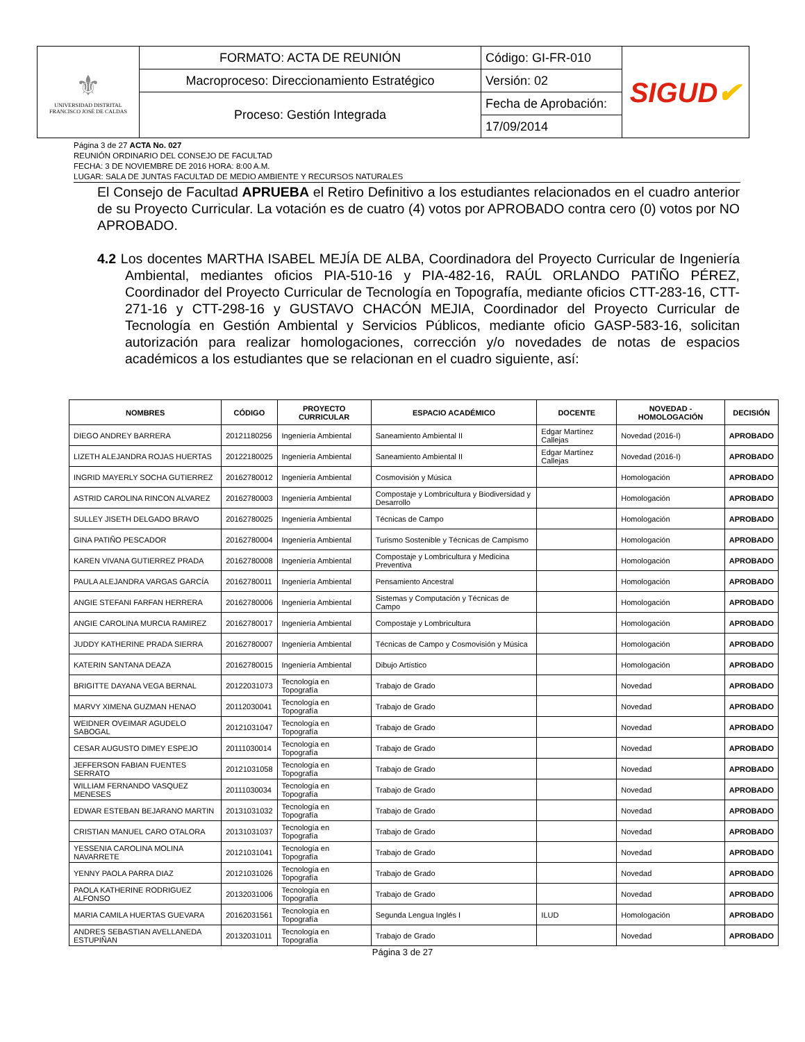| ⚜ UNIVERSIDAD DISTRITAL FRANCISCO JOSÉ DE CALDAS | FORMATO: ACTA DE REUNIÓN | Código: GI-FR-010 | SIGUD ✔ |
| | Macroproceso: Direccionamiento Estratégico | Versión: 02 | |
| | Proceso: Gestión Integrada | Fecha de Aprobación: | |
| | | 17/09/2014 | |
Página 3 de 27 ACTA No. 027
REUNIÓN ORDINARIO DEL CONSEJO DE FACULTAD
FECHA: 3 DE NOVIEMBRE DE 2016 HORA: 8:00 A.M.
LUGAR: SALA DE JUNTAS FACULTAD DE MEDIO AMBIENTE Y RECURSOS NATURALES
El Consejo de Facultad APRUEBA el Retiro Definitivo a los estudiantes relacionados en el cuadro anterior de su Proyecto Curricular. La votación es de cuatro (4) votos por APROBADO contra cero (0) votos por NO APROBADO.
4.2 Los docentes MARTHA ISABEL MEJÍA DE ALBA, Coordinadora del Proyecto Curricular de Ingeniería Ambiental, mediantes oficios PIA-510-16 y PIA-482-16, RAÚL ORLANDO PATIÑO PÉREZ, Coordinador del Proyecto Curricular de Tecnología en Topografía, mediante oficios CTT-283-16, CTT-271-16 y CTT-298-16 y GUSTAVO CHACÓN MEJIA, Coordinador del Proyecto Curricular de Tecnología en Gestión Ambiental y Servicios Públicos, mediante oficio GASP-583-16, solicitan autorización para realizar homologaciones, corrección y/o novedades de notas de espacios académicos a los estudiantes que se relacionan en el cuadro siguiente, así:
| NOMBRES | CÓDIGO | PROYECTO CURRICULAR | ESPACIO ACADÉMICO | DOCENTE | NOVEDAD - HOMOLOGACIÓN | DECISIÓN |
| --- | --- | --- | --- | --- | --- | --- |
| DIEGO ANDREY BARRERA | 20121180256 | Ingeniería Ambiental | Saneamiento Ambiental II | Edgar Martínez Callejas | Novedad (2016-I) | APROBADO |
| LIZETH ALEJANDRA ROJAS HUERTAS | 20122180025 | Ingeniería Ambiental | Saneamiento Ambiental II | Edgar Martínez Callejas | Novedad (2016-I) | APROBADO |
| INGRID MAYERLY SOCHA GUTIERREZ | 20162780012 | Ingeniería Ambiental | Cosmovisión y Música | | Homologación | APROBADO |
| ASTRID CAROLINA RINCON ALVAREZ | 20162780003 | Ingeniería Ambiental | Compostaje y Lombricultura y Biodiversidad y Desarrollo | | Homologación | APROBADO |
| SULLEY JISETH DELGADO BRAVO | 20162780025 | Ingeniería Ambiental | Técnicas de Campo | | Homologación | APROBADO |
| GINA PATIÑO PESCADOR | 20162780004 | Ingeniería Ambiental | Turismo Sostenible y Técnicas de Campismo | | Homologación | APROBADO |
| KAREN VIVANA GUTIERREZ PRADA | 20162780008 | Ingeniería Ambiental | Compostaje y Lombricultura y Medicina Preventiva | | Homologación | APROBADO |
| PAULA ALEJANDRA VARGAS GARCÍA | 20162780011 | Ingeniería Ambiental | Pensamiento Ancestral | | Homologación | APROBADO |
| ANGIE STEFANI FARFAN HERRERA | 20162780006 | Ingeniería Ambiental | Sistemas y Computación y Técnicas de Campo | | Homologación | APROBADO |
| ANGIE CAROLINA MURCIA RAMIREZ | 20162780017 | Ingeniería Ambiental | Compostaje y Lombricultura | | Homologación | APROBADO |
| JUDDY KATHERINE PRADA SIERRA | 20162780007 | Ingeniería Ambiental | Técnicas de Campo y Cosmovisión y Música | | Homologación | APROBADO |
| KATERIN SANTANA DEAZA | 20162780015 | Ingeniería Ambiental | Dibujo Artístico | | Homologación | APROBADO |
| BRIGITTE DAYANA VEGA BERNAL | 20122031073 | Tecnología en Topografía | Trabajo de Grado | | Novedad | APROBADO |
| MARVY XIMENA GUZMAN HENAO | 20112030041 | Tecnología en Topografía | Trabajo de Grado | | Novedad | APROBADO |
| WEIDNER OVEIMAR AGUDELO SABOGAL | 20121031047 | Tecnología en Topografía | Trabajo de Grado | | Novedad | APROBADO |
| CESAR AUGUSTO DIMEY ESPEJO | 20111030014 | Tecnología en Topografía | Trabajo de Grado | | Novedad | APROBADO |
| JEFFERSON FABIAN FUENTES SERRATO | 20121031058 | Tecnología en Topografía | Trabajo de Grado | | Novedad | APROBADO |
| WILLIAM FERNANDO VASQUEZ MENESES | 20111030034 | Tecnología en Topografía | Trabajo de Grado | | Novedad | APROBADO |
| EDWAR ESTEBAN BEJARANO MARTIN | 20131031032 | Tecnología en Topografía | Trabajo de Grado | | Novedad | APROBADO |
| CRISTIAN MANUEL CARO OTALORA | 20131031037 | Tecnología en Topografía | Trabajo de Grado | | Novedad | APROBADO |
| YESSENIA CAROLINA MOLINA NAVARRETE | 20121031041 | Tecnología en Topografía | Trabajo de Grado | | Novedad | APROBADO |
| YENNY PAOLA PARRA DIAZ | 20121031026 | Tecnología en Topografía | Trabajo de Grado | | Novedad | APROBADO |
| PAOLA KATHERINE RODRIGUEZ ALFONSO | 20132031006 | Tecnología en Topografía | Trabajo de Grado | | Novedad | APROBADO |
| MARIA CAMILA HUERTAS GUEVARA | 20162031561 | Tecnología en Topografía | Segunda Lengua Inglés I | ILUD | Homologación | APROBADO |
| ANDRES SEBASTIAN AVELLANEDA ESTUPIÑAN | 20132031011 | Tecnología en Topografía | Trabajo de Grado | | Novedad | APROBADO |
Página 3 de 27